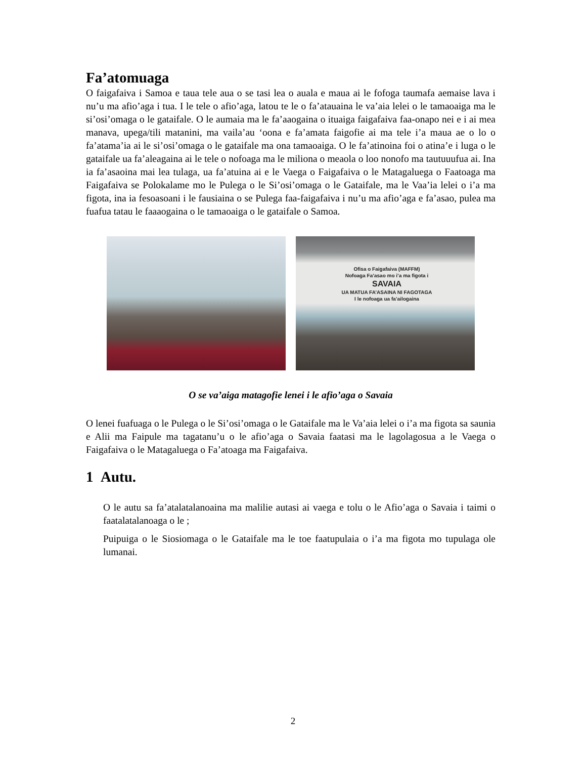Fa’atomuaga
O faigafaiva i Samoa e taua tele aua o se tasi lea o auala e maua ai le fofoga taumafa aemaise lava i nu’u ma afio’aga i tua. I le tele o afio’aga, latou te le o fa’atauaina le va’aia lelei o le tamaoaiga ma le si’osi’omaga o le gataifale. O le aumaia ma le fa’aaogaina o ituaiga faigafaiva faa-onapo nei e i ai mea manava, upega/tili matanini, ma vaila’au ‘oona e fa’amata faigofie ai ma tele i’a maua ae o lo o fa’atama’ia ai le si’osi’omaga o le gataifale ma ona tamaoaiga. O le fa’atinoina foi o atina’e i luga o le gataifale ua fa’aleagaina ai le tele o nofoaga ma le miliona o meaola o loo nonofo ma tautuuufua ai. Ina ia fa’asaoina mai lea tulaga, ua fa’atuina ai e le Vaega o Faigafaiva o le Matagaluega o Faatoaga ma Faigafaiva se Polokalame mo le Pulega o le Si’osi’omaga o le Gataifale, ma le Vaa’ia lelei o i’a ma figota, ina ia fesoasoani i le fausiaina o se Pulega faa-faigafaiva i nu’u ma afio’aga e fa’asao, pulea ma fuafua tatau le faaaogaina o le tamaoaiga o le gataifale o Samoa.
Ofisa o Faigafaiva (MAFFM)
Nofoaga Fa’asao mo i’a ma figota i
SAVAIA
UA MATUA FA’ASAINA NI FAGOTAGA
I le nofoaga ua fa’ailogaina
O se va’aiga matagofie lenei i le afio’aga o Savaia
O lenei fuafuaga o le Pulega o le Si’osi’omaga o le Gataifale ma le Va’aia lelei o i’a ma figota sa saunia e Alii ma Faipule ma tagatanu’u o le afio’aga o Savaia faatasi ma le lagolagosua a le Vaega o Faigafaiva o le Matagaluega o Fa’atoaga ma Faigafaiva.
1 Autu.
O le autu sa fa’atalatalanoaina ma malilie autasi ai vaega e tolu o le Afio’aga o Savaia i taimi o faatalatalanoaga o le ;
Puipuiga o le Siosiomaga o le Gataifale ma le toe faatupulaia o i’a ma figota mo tupulaga ole lumanai.
2